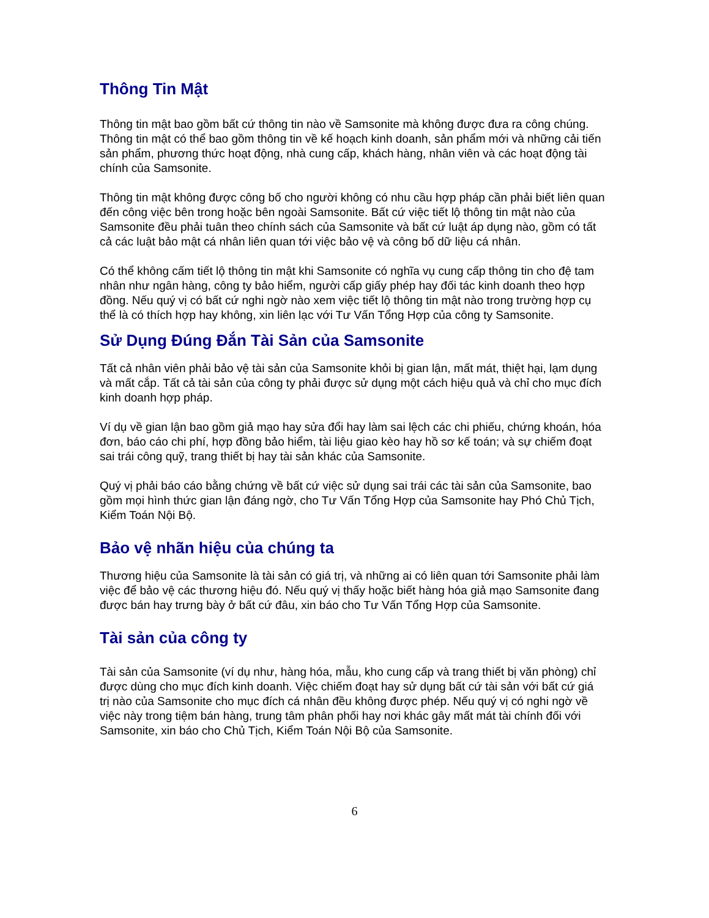Thông Tin Mật
Thông tin mật bao gồm bất cứ thông tin nào về Samsonite mà không được đưa ra công chúng. Thông tin mật có thể bao gồm thông tin về kế hoạch kinh doanh, sản phẩm mới và những cải tiến sản phẩm, phương thức hoạt động, nhà cung cấp, khách hàng, nhân viên và các hoạt động tài chính của Samsonite.
Thông tin mật không được công bố cho người không có nhu cầu hợp pháp cần phải biết liên quan đến công việc bên trong hoặc bên ngoài Samsonite. Bất cứ việc tiết lộ thông tin mật nào của Samsonite đều phải tuân theo chính sách của Samsonite và bất cứ luật áp dụng nào, gồm có tất cả các luật bảo mật cá nhân liên quan tới việc bảo vệ và công bố dữ liệu cá nhân.
Có thể không cấm tiết lộ thông tin mật khi Samsonite có nghĩa vụ cung cấp thông tin cho đệ tam nhân như ngân hàng, công ty bảo hiểm, người cấp giấy phép hay đối tác kinh doanh theo hợp đồng. Nếu quý vị có bất cứ nghi ngờ nào xem việc tiết lộ thông tin mật nào trong trường hợp cụ thể là có thích hợp hay không, xin liên lạc với Tư Vấn Tổng Hợp của công ty Samsonite.
Sử Dụng Đúng Đắn Tài Sản của Samsonite
Tất cả nhân viên phải bảo vệ tài sản của Samsonite khỏi bị gian lận, mất mát, thiệt hại, lạm dụng và mất cắp. Tất cả tài sản của công ty phải được sử dụng một cách hiệu quả và chỉ cho mục đích kinh doanh hợp pháp.
Ví dụ về gian lận bao gồm giả mạo hay sửa đổi hay làm sai lệch các chi phiếu, chứng khoán, hóa đơn, báo cáo chi phí, hợp đồng bảo hiểm, tài liệu giao kèo hay hồ sơ kế toán; và sự chiếm đoạt sai trái công quỹ, trang thiết bị hay tài sản khác của Samsonite.
Quý vị phải báo cáo bằng chứng về bất cứ việc sử dụng sai trái các tài sản của Samsonite, bao gồm mọi hình thức gian lận đáng ngờ, cho Tư Vấn Tổng Hợp của Samsonite hay Phó Chủ Tịch, Kiểm Toán Nội Bộ.
Bảo vệ nhãn hiệu của chúng ta
Thương hiệu của Samsonite là tài sản có giá trị, và những ai có liên quan tới Samsonite phải làm việc để bảo vệ các thương hiệu đó. Nếu quý vị thấy hoặc biết hàng hóa giả mạo Samsonite đang được bán hay trưng bày ở bất cứ đâu, xin báo cho Tư Vấn Tổng Hợp của Samsonite.
Tài sản của công ty
Tài sản của Samsonite (ví dụ như, hàng hóa, mẫu, kho cung cấp và trang thiết bị văn phòng) chỉ được dùng cho mục đích kinh doanh. Việc chiếm đoạt hay sử dụng bất cứ tài sản với bất cứ giá trị nào của Samsonite cho mục đích cá nhân đều không được phép. Nếu quý vị có nghi ngờ về việc này trong tiệm bán hàng, trung tâm phân phối hay nơi khác gây mất mát tài chính đối với Samsonite, xin báo cho Chủ Tịch, Kiểm Toán Nội Bộ của Samsonite.
6